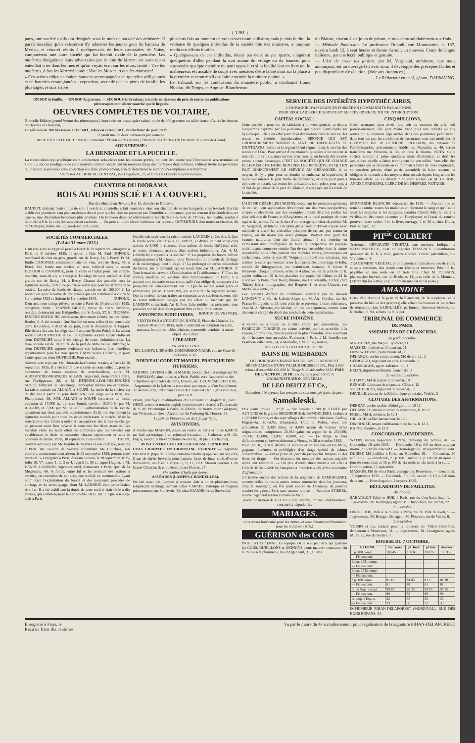( 1281 )
pays, une société qu'ils ont désignée sous le nom de société des ministres. Il paraît toutefois qu'ils refusèrent d'y admettre les jeunes gens du hameau de Merlan, et ceux-ci réunis à quelques-uns de leurs camarades de Noisy, composèrent une autre société qui fut bientôt rivale de la première. Les ministres désignèrent leurs adversaires par le nom de Marat : en sorte qu'on entendait crier dans les rues et qu'on voyait écrit sur les murs, tantôt : Vive les ministres, à bas les Marats! tantôt : Vive les Marats, à bas les ministres!
» Ces scènes ridicules étaient souvent accompagnées de querelles affligeantes et de batteries ensanglantées : cependant, secondé par les pères de famille les plus sages, je suis arrivé
plusieurs fois au moment de voir cesser toute collision; mais je dois le dire, la violence de quelques individus de la société dite des ministres, a toujours rendu nos efforts inutiles.
» Quelques-uns de ces individus, réunis par deux ou par quatre, s'ingèrent quelquefois d'aller pendant la nuit autour du village ou du hameau pour surprendre quelque membre du parti opposé; et si la fatalité leur en livre un, le malheureux est accablé de coups avec menaces d'être laissé mort sur la place à la première rencontre s'il ose faire entendre la moindre plainte. »
Le Tribunal, sur les conclusions du ministère public, a condamné Louis Nicolas, dit Temps, et Auguste Blancheteau,
dit Blaisot, chacun à six jours de prison, et tous deux solidairement aux frais.
— Méthode Robertson. Le professeur Orlandi, rue Montmartre, n. 137, ouvrira lundi 12, à sept heures et demie du soir, un nouveau Cours de langue italienne, par une leçon publique et gratuite.
— L'Art de créer les jardins, par M. Vergnaud, architecte, que nous annonçons, est un ouvrage fait avec soin; il développe des préceptes faciles et peu dispendieux d'exécution. (Voir aux Annonces.)
Le Rédacteur en chef, gérant, DARMAING.
UN SOU la feuille. — UN SOU la gravure. — SIX SOUS la livraison; à moitié au-dessous du prix de toutes les publications pittoresques et meilleur marché que le liégeois.
OEUVRES COMPLÈTES DE VOLTAIRE,
Nouvelle Edition (grand format des pittoresques), imprimée sur beau papier satiné, ornée de 400 gravures en taille-douce, d'après les dessins de Déveria et Chasselat,
10 volumes en 200 livraisons. Prix : 60 f., reliés en carton, 70 f., rendu franc de port, 80 fr.
Il paraît une ou deux Livraisons par semaine.
MISE EN VENTE DU TOME III, contenant : l'Essai sur les mœurs ; l'Histoire de Charles XII; l'Histoire de Pierre-le-Grand,
SOUS PRESSE :
LA HENRIADE ET LA PUCELLE.
La composition typographique étant entièrement achevée et tous les dessins gravés, on peut être assuré que l'impression sera terminée en 1836. Le succès prodigieux de cette nouvelle édition nécessitant un nouveau tirage des livraisons déjà publiées, l'éditeur invite les personnes qui désirent se procurer cette collection à le faire promptement, afin de déterminer le nombre d'exemplaires à réimprimer.
S'adresser AU BUREAU CENTRAL, rue Coquillère, 27, et à tous les Dépôts des pittoresques.
CHANTIER DU DIORAMA.
BOIS AU POIDS SCIÉ ET A COUVERT,
Rue des Marais-du-Temple, 8 et 10, derrière le Diorama.
BAUDOT, désirant mettre plus de soin à servir sa clientelle, a fait construire dans son chantier de vastes hangards, sous lesquels il a fait établir des planchers à un pied au-dessus du sol pour que les Bois ne prennent pas l'humidité et obtiennent, par un courant d'air établi dans cet espace, une dissication beaucoup plus prompte. On trouvera dans cet établissement les charbons de bois de l'Yonne, 1re qualité, rendus à domicile à 8 fr. la voie; les sacs seront cachetés. — On peut en toute sûreté s'adresser par la poste. OUVERTURE d'un nouveau chantier, dit de l'Entrepôt, même rue, 23, au-dessous du cours.
SOCIÉTÉS COMMERCIALES.
(Loi du 31 mars 1833.)
D'un acte sous seing privé passé à Bercy le 29 septembre, enregistré à Paris, le 6 octobre 1835; Il appert : Que M. Paul DUFOUR, marchand de vins en gros, grande rue de Bercy, 14, à Bercy. Et M. Emile CANONGE, commissionnaire en vins, port de Bercy, 47, à Bercy. Ont formé une société en nom collectif sous la raison DUFOUR et CANONGE, pour la vente et l'achat pour leur compte des vins, eaux-de-vie et vinaigres. Le siége de cette société est fixé grande rue de Bercy, 14, à Bercy. Chacun des associés aura la signature sociale, dont il ne pourra se servir que pour les affaires de la société. La mise de fonds de chaque associé est de 100,000 f. La société est pour le terme de dix années qui ont commencé à courir le 1er octobre 1835 et finiront le 1er octobre 1845. DUFOUR.
D'un acte sous seings privés, en date à Paris du 24 septembre 1835, enregistré. Entre : JEANNE GROUT, veuve de Pierre Dufriche, rentière, demeurant aux Batignolles, rue St-Louis, 57, Et THOMAS-EUGÈNE DUFRICHE, décatisseur, demeurant à Paris, rue des Deux-Boules, 8. A été extrait : Une Société en nom collectif est constituée entre les parties, à dater de ce jour, pour le décatissage et l'apprêt. Elle durera dix ans. Le siége est à Paris, rue Bertin-Poiré, 4. La raison sociale est DUFRICHE et Ce. La signature sociale appartiendra au sieur DUFRICHE seul, il est chargé de toute l'administration. La mise sociale est de 10,000 fr. de la part de Mme veuve Dufriche; le sieur DUFRICHE apporte seulement son industrie. Les bénéfices appartiennent pour les trois quarts à Mme veuve Dufriche, et pour l'autre quart au sieur DUFRICHE. Pour extrait :
Suivant acte reçu par Me Thion-de-la-Chaume notaire, à Paris le 30 septembre 1835, Il a été formé une société en nom collectif, pour le commerce de toutes espèces de marchandises, entre M. ALEXANDRE-FRANÇOIS ALLAIN, négociant, demeurant à Paris, rue Phelippeaux, 36, et M. ETIENNE-ADOLPHE-EUGÈNE SOUPÉ, fabricant de cartonnage, demeurant mêmes rue et numéro. La raison sociale est ALLAIN et SOUPÉ. La durée de la société est de dix ans à partir du jour dudit acte; Son siége est à Paris, rue Phelippeaux, 36. MM. ALLAIN et SOUPÉ formeront un fonds commun de 17,000 fr., qui sera fourni, savoir : 10,000 fr. par M. ALLAIN, et 7,000 par M. SOUPÉ. L'administration de la société appartient aux deux associés conjointement, Et ils ont séparément la signature sociale pour tous les actes intéressant la société, Mais la souscription des billets à ordre et l'acceptation des lettres de change ne peuvent avoir lieu qu'avec le concours des deux associés. Les mandats entre les seuls effets de commerce que les associés ont valablement le droit de souscrire chacun séparément et sans le concours de l'autre. Paris, 30 septembre. Pour extrait THION.
Suivant acte reçu par Me Boudin de Vesvres et son collègue, notaires à Paris; Me Boudin de Vesvres substituant Me Couchies, son confrère, momentanément absent, le 26 septembre 1835, portant cette mention : « Enregistré à Paris, dixième bureau, le 28 septembre 1835, folio 10, V°, cases 1, 2, 3 et 4, reçu 5 fr. 50 c., signé Huguet. » M. HENRY LANDRIN, ingénieur civil, demeurant à Paris, quai de la Mégisserie, 66. A formé, entre lui et les porteurs des actions à émettre, en exécution de cet acte, une société en commandite ayant pour objet l'exploitation du brevet et des nouveaux procédés de clichage et de stéréotypage, dont M. LANDRIN était propriétaire. Art. 1er. Il a été établi que la durée de cette société était fixée à dix années, qui commençaient le 1er octobre 1835. Art. 2. Que son siége était à Paris.
Qu'elle existerait sous la raison sociale LANDRIN et Ce. Art. 3. Que le fonds social était fixé à 125,000 fr., et divisé en cent vingt-cinq actions de 1,000 fr. chacune, dites actions de fonds. Qu'il était créé, en outre, cinquante actions, dites actions industrielles. Art. 4. M. LANDRIN a apporté à la société : 1° La propriété du brevet délivré originairement à M. Genout, pour l'invention du procédé de clichage et de stéréotypage dont il s'agit. 2° La prolongation qu'on obtiendrait du brevet, sur la demande qui en serait faite par M. LANDRIN. 3° Tout le matériel servant à l'exploitation de l'établissement. 4° Tous les clichés, modèles etc. existant dans l'établissement. 5° Enfin, il a apporté son industrie et ses soins, qu'il s'est obligé de consacrer à la prospérité de l'établissement. Art. 5. Que la société serait gérée et administrée par M. LANDRIN, qui seul aurait la signature sociale. Que la société, devant traiter au comptant avec ses fournisseurs, elle ne serait nullement obligée par les effets ou mandats que M. LANDRIN souscrirait. Art 6. Pour faire publier les présentes, tous pouvoirs ont été donnés au porteur d'un extrait. Pour extrait. BOUDIN DE VESVRES.
ANNONCES JUDICIAIRES.
VENTES PAR AUTORITÉ DE JUSTICE, Place du Châtelet. Le samedi 10 octobre 1835, midi. Consistant en comptoir en étain, mesures, bouteilles, tables, chaises, commode, pendule, et autres objets. Au compt.
LIBRAIRIE.
EN VENTE CHEZ
ED. LAGNY, LIBRAIRE-COMMISSIONNAIRE, rue de Seine-St-Germain, n. 16.
NOUVEAU CODE ET MANUEL PRATIQUE DES HUISSIERS.
PAR MM. LAVENAS fils, et MARIE, avocat. Revu et corrigé par M. PAPILLON, aîné, huissier, à Paris. Publié avec l'approbation des Chambres syndicales de Paris, Evreux, etc. DEUXIÈME EDITION, Augmentée de la Loi sur la contrainte par corps, et d'un Supplément de décrets, lois, ordonnances avis du Conseil-d'Etat. 2 gros vol. in-8., prix 16 fr.
Droits, priviléges et obligations des Français en Angleterre, par C. OKEY, avocat et notaire anglais (conveyancer), attaché à l'ambassade de S. M. Britannique à Paris; 2e édition. Se trouve chez Galignani, rue Vivienne, et chez l'Auteur, rue du Faubourg St.-Honoré, 35.
Le prix de l'insertion est de 1 fr. par ligne.
AVIS DIVERS.
A vendre une MAISON, située au centre de Paris et louée 6,000 fr. par bail authentique à un principal locataire. — S'adresser à M. Ch. Pagoy, avocat, boulevard Bonne-Nouvelle, 10 (de 2 à 5 heures).
AVIS CONTRE LES COLS EN FAUSSE CRINOLINE.
COLS CRAVATES EN CRINOLINE OUDINOT — Signature OUDINOT (type de la vraie crinoline Oudinot) apposée sur ses cols; 5 ans de durée, brevetés pour l'armée. Ceux de luxe, chefs-d'œuvre d'invention, ont fixé la vogue. 7, 9, 12, 18 f. Maison centrale r. du Grand-Chantier, 5; et de détail, place Bourse, 27.
Un centime d'huile par heure.
ASTÉARES (LAMPES-CHANDELLES).
On fait aussi des Lampes à courant d'air à un et plusieurs becs, remplaçant avantageusement celles CARCEL. Fabrique et magasin présentement rue Ste-Avoie, 63, chez JOANNE frères (brevetés).
SERVICE DES INTÉRÊTS HYPOTHÉCAIRES,
COMPAGNIE D'ASSURANCES FORMÉE EN COMMANDITE PAR ACTIONS
POUR RÉGULARISER CE SERVICE ET LE PRÉSERVER DE TOUTE INTERRUPTION.
CAPITAL SOCIAL :
Cette société a pour but de satisfaire à un vœu général, et depuis long-temps exprimé par les personnes qui placent leurs fonds sur hypothèque. Elle a en effet pour objet d'introduire dans le service des rentes et intérêts hypothécaires, SERVICE QUI EST ORDINAIREMENT SOUMIS A TANT DE DIFFICULTÉS ET D'ENTRAVES, l'ordre et la régularité qui règnent dans le service des rentes sur l'Etat. Pour arriver d'une manière plus sûre à un résultat si important pour tous, mais surtout pour ceux qu'un besoin d'économie presse encore davantage, C'EST LA SOCIÉTÉ QUI SE CHARGE ELLE-MÊME DE FAIRE RENTRER LES INTÉRÊTS, ET QUI EN FAIT DIRECTEMENT LE SERVICE AU CRÉANCIER. A ce moyen, il n'y a plus pour ce dernier ni embarras ni inquiétude; il reçoit ses intérêts le jour même de l'échéance, et il ne peut jamais éprouver de retard, car toutes les précautions sont prises pour que, à défaut de paiement de la part du débiteur, il soit payé sur les fonds de la société.
CINQ MILLIONS,
Cette assurance peut avoir lieu, soit au moment du prêt, soit postérieurement; elle peut même s'appliquer aux intérêts ou aux rentes qui se trouvent déjà arrêtés dans des poursuites judiciaires : dans tous les cas, les conditions de l'assurance sont très modérées. A COMPTER DU 10 OCTOBRE PROCHAIN, les bureaux de l'administration, présentement établis rue Mazarine, n. 49, seront transférés rue Vivienne, n. 33, en face la Bourse. NOTA. Cette société compte à peine quelques mois d'existence, et déjà les assurances qu'elle a faites témoignent de son utilité. Sans elle, des personnes qui se trouvent en ce moment à l'abri de toute inquiétude, se verraient privées d'une partie essentielle de leurs revenus, et obligées de recourir à des moyens dont on sait depuis long-temps les funestes effets. — Le directeur de cette société est M. GOUGIS, ANCIEN PRINCIPAL CLERC DE Me DESPREZ, NOTAIRE.
L'ART DE CRÉER LES JARDINS, contenant les préceptes généraux de cet art, leur application développée sur des vues perspectives, coupes et élévations, par des exemples choisis dans les jardins les plus célèbres de France et d'Angleterre, et le tracé pratique de toute espèce de jardins. Tel est le titre d'un ouvrage que vient de publier M. N. Vergnaud, architecte. On saura gré à l'auteur d'avoir exposé avec méthode et clarté les véritables principes de cet art, peu connu en France, ou du moins pas assez pratiqué. Profiter avec goût des beautés naturelles d'un site limité; ajouter à son étendue en s'emparant avec intelligence de toute la perspective du paysage environnant; composer ensuite l'un de ces ensembles dont la nature inépuisable nous offre partout des modèles variés, pittoresques ou enchanteurs, voilà ce que M. Vergnaud apprend aux amateurs, aux artistes, à ceux qui veulent orner leur propriété. L'ouvrage in-folio, enrichi de lithographies, est maintenant complet, il forme 6 livraisons; chaque livraison, ornée de 4 planches, est du prix de 12 fr. papier ordinaire; 15 fr. les planches sur papier de Chine; et 24 fr. coloriées. A Paris, chez Roret, libraire, rue Hautefeuille, 10 bis; chez Thierry frères, lithographes, cité Bergère, 1; et chez l'Auteur, rue Michel-le-Comte, 21.
Les porteurs d'effets de commerce souscrits par la maison LANGEVIN et Ce. de Laferté-Aleps, sur M. Ars. Cordier, rue des Francs-Bourgeois, n. 25, sont priés de se présenter à leurs échéances, chez M. A. Silvestre, rue Meslay, 65, qui les acquittera, comme étant désormais chargé du dépôt des produits de cette manufacture.
SUCRE INDIGÈNE.
A vendre ou à louer, ou à faire valoir, par association, une FABRIQUE INDIGÈNE en pleine activité, par les procédés à la vapeur, en province, dans la position la plus favorable, avec tenement de 44 hectares tout arrosable. S'adresser, à Paris, à M. Ancelle, rue Bourbon-Villeneuve, 24; à Marseille, à M. Olive, notaire,
NOUVELLE VENTE PAR ACTIONS.
BAINS DE WIESBADEN
DIT DURINGERS KURGEBAUDE, AVEC JARDINS ET DÉPENDANCES D'UNE VALEUR DE 268,400 FR., Plus 3,999 primes d'ensemble 433,000 fr. Tirage le 29 décembre 1835. PRIX DE L'ACTION : 20 FR. Six Actions pour 100 fr. A L'ADMINISTRATION GÉNÉRALE
DE LEO DEUTZ ET Ce.,
Banquiers à Mayence. Les prospectus sont envoyés franc de port.
Samokleski.
Prix d'une action : 20 fr. — Six actions : 100 fr. VENTE par ACTIONS de la grande SEIGNEURIE de SAMOKLESKI, évaluée à 1,375,000 florins, et des sept villages dénommés : Mrukova, Czekay, Pilgrzynka, Zawadka, Klopotnica, Huta et Folusz, avec une population de 3,300 âmes, et 4,808 arpens de bonnes terres seigneuriales, comprenant 25,914 gains en argent de fr. 250,000, 20,000, 15,000, 12,000, 10,000, etc. — Le tirage se fera définitivement et irrévocablement à Vienne, le 26 novembre 1835. — Pour 200 fr., il sera délivré 11 actions et en sus une action bleue, gagnant forcément et privilégiée d'un tirage spécial de primes considérables. — Envoi franc de port du prospectus français et des listes du tirage. — On disposera du montant des actions payable après leur réception. — On prie d'écrire directement à cet effet à HENRI REINGANUM, Banquier à Francfort-s.-M. (Pas nécessaire d'affranchir.)
On trouve encore des actions de la seigneurie de SAMOKLESKI, comme celles de toutes autres ventes annoncées dans les journaux, chez le soussigné, où l'on jouit encore de l'avantage de pouvoir toucher les gains à Paris sans aucune remise. — Salomon STIEBEL, receveur-général à Francfort-sur-le-Mein.
Ancienne maison de FOY et Ce, rue Bergère, 17. Seul établissement consacré à négocier les
MARIAGES.
sans aucun honoraire pour les dames, et sans débours préliminaires pour les hommes. (Affr.)
GUÉRISON des CORS
PATE TYLACÉENNE. Ce topique est le seul peut-être qui guérisse les CORS, DURILLONS et OIGNONS d'une manière constante. On le trouve à la pharmacie, rue d'Argenteuil, 31, à Paris.
MOUTARDE BLANCHE dépurative de 1835. — Assurer que ce remède combat toutes les maladies en dépurant le sang et qu'il évite ainsi les saignées et les sangsues, paraîtra d'abord ridicule, mais la vérification des cures obtenues en l'employant et l'essai du remède prouvent cette vérité. 1 fr. la livre; ouvrage, 1 fr. 50 c. chez Didier, Palais-Royal, 32.
PH<sup>cie</sup> COLBERT
Traitement DÉPURATIF VÉGÉTAL sans mercure. Indiquer la SALSEPAREILLE, c'est en signaler l'ESSENCE. Consultations gratuites de 10 h. à midi, galerie Colbert. Entrée particulière, rue Vivienne, n. 4.
TRAITEMENT VÉGÉTAL pour la guérison radicale en peu de jours, et sans accidents, des écoulemens récens et invétérés. Prix : 9 fr., payables en une seule ou en trois fois. Chez M. POISSON, pharmacien breveté, rue du Roule, n. 11, près celle de la Monnaie. (Affranchir les lettres, et y joindre un mandat sur la poste.)
AMANDINE
Cette Pâte donne à la peau de la blancheur, de la souplesse, et la préserve du hâle et des gerçures; elle efface les boutons et les taches de rousseurs, chez LABOULLÉE, parfumeur, inventeur breveté, rue Richelieu, n. 93, à Paris : 4 fr. le pot.
TRIBUNAL DE COMMERCE
DE PARIS.
ASSEMBLÉES DE CRÉANCIERS.
du jeudi 8 octobre.
MATHURIN, Me maçon. Syndicat; 11
MASSIEU, herboriste. Concordat, 11
Dame Ve FÈVRE, restaurateur. id., 1
DELARUE, ancien entrepreneur, Md de vin. id., 2
GENIGOUD, négociant en vins. Concordat, 2
CHASSAIGNE, agent d'affaires. id., 3
BELIN, imprimeur-libraire. Concordat, 3
du vendredi 9 octobre.
CHAPUT, Md de papier. Concordat, 10
RENARD, fabricant de chapeaux. Clôture, 12
VOUTHIER fils, négociant. Concordat, 12
DEVILLE, éditeur de la Bibliothèque populaire. Vérific. 3
CLOTURE DES AFFIRMATIONS.
DEBRAY, ancien maître d'hôtel garni, le 10 12
DELANNOY, ancien courtier de commerce, le 10 12
FIGEL, Md de mérinos, le 12 1
GILLARD, sellier-harnacheur, le 12 2
Dlle ROUZÉ, tenant établissement de bains, le 12 3
RATTE, ébéniste, le 12 3
CONCORDATS, DIVIDENDES.
WATIN, ancien négociant à Paris, faubourg du Temple, 46. — Concordat, 18 août 1835. — Dividende, 10 p. 0/0 en deux ans, par moitié, du jour du concord t. — Homologation, 10 septembre suivant.
DUBIEF, Md joaillier à Paris, rue Richelieu, 81. — Concordat, 20 août 1835. — Dividende, 21 p. 0/0 : savoir : 6 p. 0/0 un an après le jour du concordat, et 15 p. 0/0 de six mois en six mois à la suite. — Homologation, 17 septembre.
MASSON, Md de vin à Paris, passage des Prouvaires. — Concordat, 17 septembre 1835. — Dividende, 5 p. 0/0, savoir : 2 1/2 p. 0/0 dans deux ans. — Homologation, 2 octobre 1835.
DÉCLARATION DE FAILLITES.
du 20 août.
SABATAULT l'aîné et HUE, à Paris, rue du Coq-Saint-Jean, 1. — Juge-comm., M. Boulanger; agent, M. Chappellier, rue Richer, 22.
du 5 octobre.
Dlle GODDE, Mde à la toilette à Paris, rue du Pont de Lodi, 5. — Juge-comm., M. Bourget fils; agent, M. Flourens, rue de Valois, 8.
du 6 octobre.
VOISIN et Ce, société pour la clouterie de Villers-Saint-Paul, demeurant à Monceaux, 34. — Juge-comm., M. Levaigneur; agent, M. Jouve, rue du Sentier, 3.
BOURSE DU 7 OCTOBRE.
| A TERME. | 1er cours. | pl. haut. | pl. bas. | dernier |
| --- | --- | --- | --- | --- |
| 5 p. 100 compt. | 108 45 | 108 60 | 108 35 | 108 35 |
| — Fin courant. | | | | |
| Empr. 1831 compt. | | | | |
| — Fin courant. | | | | |
| Empr. 1832 compt. | | | | |
| — Fin courant. | | | | |
| 3 p. 100 compt. | 81 15 | 81 85 | 81 5 | 81 20 |
| — Fin courant. | 81 | 81 | 81 | 81 |
| R. de Napl. compt. | 99 10 | 99 25 | 99 10 | 99 15 |
| — Fin courant. | 99 | 99 | 99 | 99 |
| R. perp. d'Esp. ct. | 33 | 33 | 33 | 33 |
| — Fin courant. | 33 | 33 | 33 | 33 |
IMPRIMERIE PIHAN-DELAFOREST (MORINVAL), RUE DES BONS ENFANS, 34.
Enregistré à Paris, le
Reçu un franc dix centimes. Vu par le maire du 4e arrondissement, pour légalisation de la signature PIHAN-DELAFOREST.